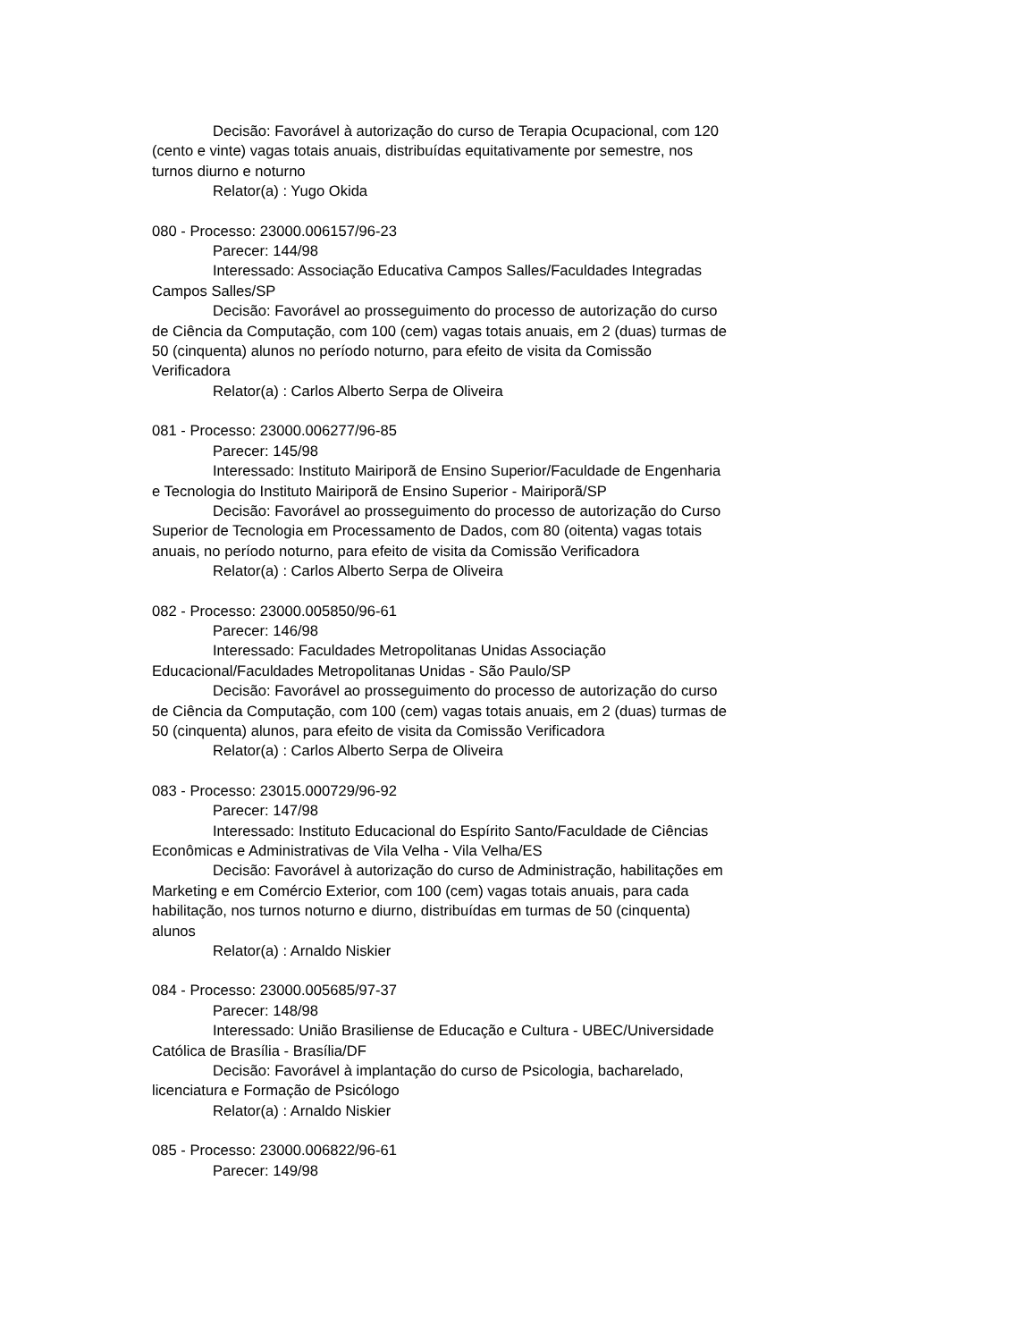Decisão: Favorável à autorização do curso de Terapia Ocupacional, com 120 (cento e vinte) vagas totais anuais, distribuídas equitativamente por semestre, nos turnos diurno e noturno
Relator(a) : Yugo Okida
080 - Processo: 23000.006157/96-23
Parecer: 144/98
Interessado: Associação Educativa Campos Salles/Faculdades Integradas Campos Salles/SP
Decisão: Favorável ao prosseguimento do processo de autorização do curso de Ciência da Computação, com 100 (cem) vagas totais anuais, em 2 (duas) turmas de 50 (cinquenta) alunos no período noturno, para efeito de visita da Comissão Verificadora
Relator(a) : Carlos Alberto Serpa de Oliveira
081 - Processo: 23000.006277/96-85
Parecer: 145/98
Interessado: Instituto Mairiporã de Ensino Superior/Faculdade de Engenharia e Tecnologia do Instituto Mairiporã de Ensino Superior - Mairiporã/SP
Decisão: Favorável ao prosseguimento do processo de autorização do Curso Superior de Tecnologia em Processamento de Dados, com 80 (oitenta) vagas totais anuais, no período noturno, para efeito de visita da Comissão Verificadora
Relator(a) : Carlos Alberto Serpa de Oliveira
082 - Processo: 23000.005850/96-61
Parecer: 146/98
Interessado: Faculdades Metropolitanas Unidas Associação Educacional/Faculdades Metropolitanas Unidas - São Paulo/SP
Decisão: Favorável ao prosseguimento do processo de autorização do curso de Ciência da Computação, com 100 (cem) vagas totais anuais, em 2 (duas) turmas de 50 (cinquenta) alunos, para efeito de visita da Comissão Verificadora
Relator(a) : Carlos Alberto Serpa de Oliveira
083 - Processo: 23015.000729/96-92
Parecer: 147/98
Interessado: Instituto Educacional do Espírito Santo/Faculdade de Ciências Econômicas e Administrativas de Vila Velha - Vila Velha/ES
Decisão: Favorável à autorização do curso de Administração, habilitações em Marketing e em Comércio Exterior, com 100 (cem) vagas totais anuais, para cada habilitação, nos turnos noturno e diurno, distribuídas em turmas de 50 (cinquenta) alunos
Relator(a) : Arnaldo Niskier
084 - Processo: 23000.005685/97-37
Parecer: 148/98
Interessado: União Brasiliense de Educação e Cultura - UBEC/Universidade Católica de Brasília - Brasília/DF
Decisão: Favorável à implantação do curso de Psicologia, bacharelado, licenciatura e Formação de Psicólogo
Relator(a) : Arnaldo Niskier
085 - Processo: 23000.006822/96-61
Parecer: 149/98